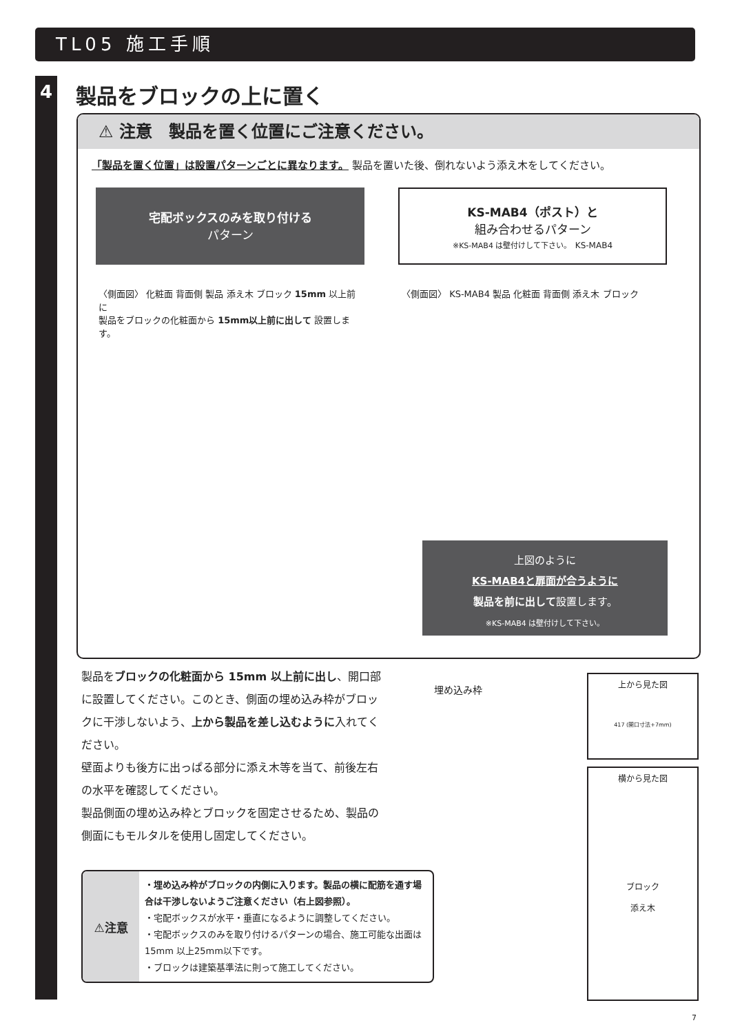TL05 施工手順
4 製品をブロックの上に置く
⚠ 注意　製品を置く位置にご注意ください。
「製品を置く位置」は設置パターンごとに異なります。 製品を置いた後、倒れないよう添え木をしてください。
宅配ボックスのみを取り付ける
パターン
KS-MAB4（ポスト）と
組み合わせるパターン
※KS-MAB4 は壁付けして下さい。 KS-MAB4
〈側面図〉 化粧面 背面側 製品 添え木 ブロック 15mm 以上前に
製品をブロックの化粧面から 15mm以上前に出して 設置します。
〈側面図〉 KS-MAB4 製品 化粧面 背面側 添え木 ブロック
上図のように
KS-MAB4と扉面が合うように
製品を前に出して設置します。
※KS-MAB4 は壁付けして下さい。
製品をブロックの化粧面から 15mm 以上前に出し、開口部に設置してください。このとき、側面の埋め込み枠がブロックに干渉しないよう、上から製品を差し込むように入れてください。
壁面よりも後方に出っぱる部分に添え木等を当て、前後左右の水平を確認してください。
製品側面の埋め込み枠とブロックを固定させるため、製品の側面にもモルタルを使用し固定してください。
埋め込み枠
上から見た図
417 (開口寸法+7mm)
横から見た図
ブロック
添え木
⚠注意
・埋め込み枠がブロックの内側に入ります。製品の横に配筋を通す場合は干渉しないようご注意ください（右上図参照）。
・宅配ボックスが水平・垂直になるように調整してください。
・宅配ボックスのみを取り付けるパターンの場合、施工可能な出面は15mm 以上25mm以下です。
・ブロックは建築基準法に則って施工してください。
7